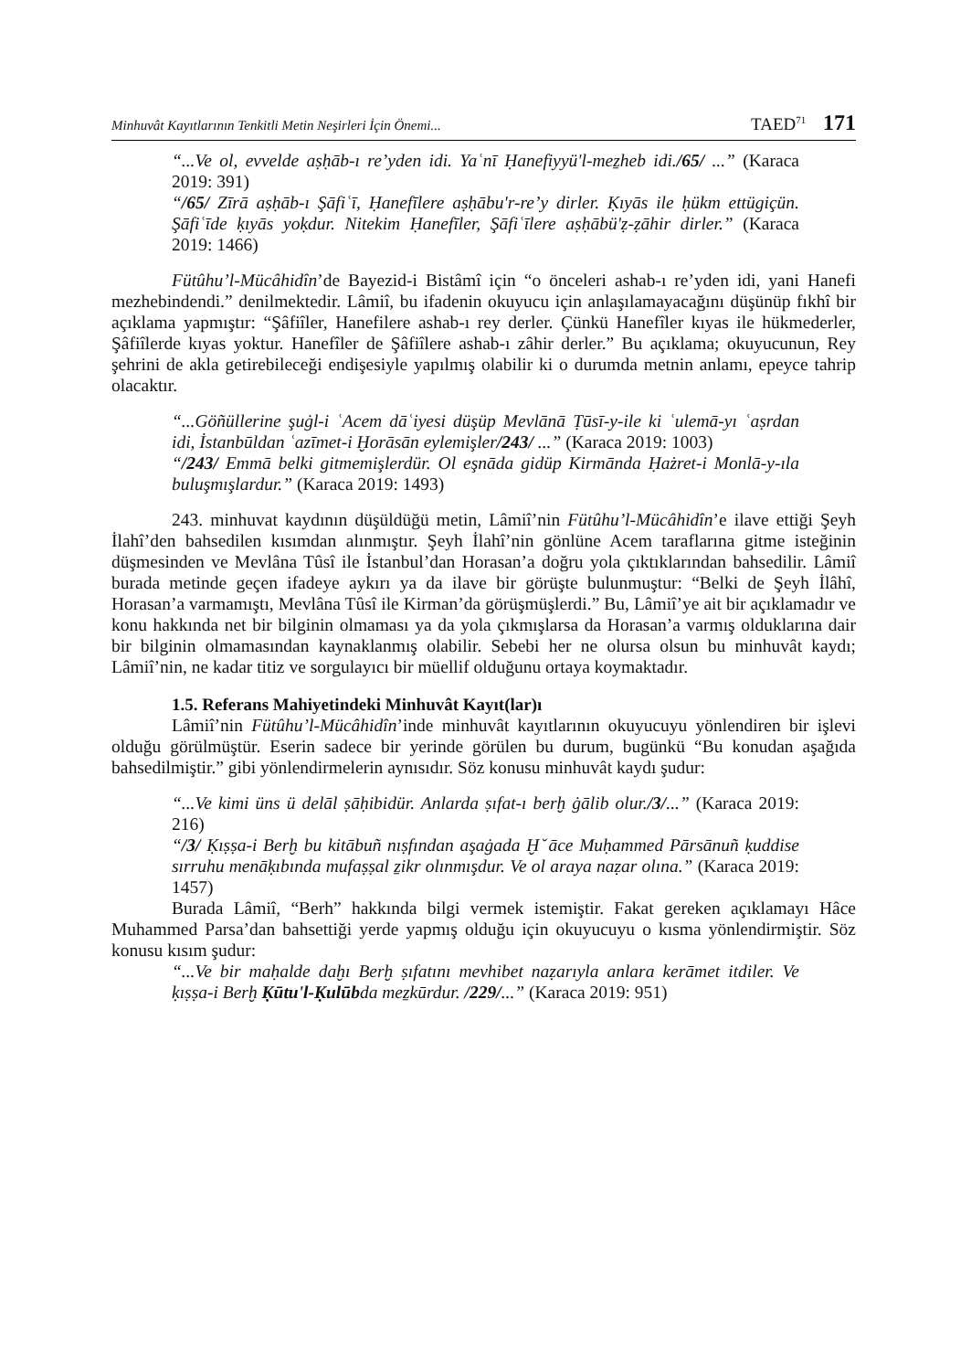Minhuvât Kayıtlarının Tenkitli Metin Neşirleri İçin Önemi... TAED<sup>71</sup> 171
“...Ve ol, evvelde aṣḥāb-ı re’yden idi. Yaʿnī Ḥanefiyyü'l-meẕheb idi./65/ ...” (Karaca 2019: 391)
“/65/ Zīrā aṣḥāb-ı Şāfiʿī, Ḥanefīlere aṣḥābu'r-re’y dirler. Ḳıyās ile ḥükm ettügiçün. Şāfiʿīde ḳıyās yoḳdur. Nitekim Ḥanefīler, Şāfiʿīlere aṣḥābü'ẓ-ẓāhir dirler.” (Karaca 2019: 1466)
Fütûhu’l-Mücâhidîn’de Bayezid-i Bistâmî için “o önceleri ashab-ı re’yden idi, yani Hanefi mezhebindendi.” denilmektedir. Lâmiî, bu ifadenin okuyucu için anlaşılamayacağını düşünüp fıkhî bir açıklama yapmıştır: “Şâfiîler, Hanefilere ashab-ı rey derler. Çünkü Hanefîler kıyas ile hükmederler, Şâfiîlerde kıyas yoktur. Hanefîler de Şâfiîlere ashab-ı zâhir derler.” Bu açıklama; okuyucunun, Rey şehrini de akla getirebileceği endişesiyle yapılmış olabilir ki o durumda metnin anlamı, epeyce tahrip olacaktır.
“...Göñüllerine şuġl-i ʿAcem dāʿiyesi düşüp Mevlānā Ṭūsī-y-ile ki ʿulemā-yı ʿaṣrdan idi, İstanbūldan ʿazīmet-i Ḫorāsān eylemişler/243/ ...” (Karaca 2019: 1003)
“/243/ Emmā belki gitmemişlerdür. Ol eşnāda gidüp Kirmānda Ḥażret-i Monlā-y-ıla buluşmışlardur.” (Karaca 2019: 1493)
243. minhuvat kaydının düşüldüğü metin, Lâmiî’nin Fütûhu’l-Mücâhidîn’e ilave ettiği Şeyh İlahî’den bahsedilen kısımdan alınmıştır. Şeyh İlahî’nin gönlüne Acem taraflarına gitme isteğinin düşmesinden ve Mevlâna Tûsî ile İstanbul’dan Horasan’a doğru yola çıktıklarından bahsedilir. Lâmiî burada metinde geçen ifadeye aykırı ya da ilave bir görüşte bulunmuştur: “Belki de Şeyh İlâhî, Horasan’a varmamıştı, Mevlâna Tûsî ile Kirman’da görüşmüşlerdi.” Bu, Lâmiî’ye ait bir açıklamadır ve konu hakkında net bir bilginin olmaması ya da yola çıkmışlarsa da Horasan’a varmış olduklarına dair bir bilginin olmamasından kaynaklanmış olabilir. Sebebi her ne olursa olsun bu minhuvât kaydı; Lâmiî’nin, ne kadar titiz ve sorgulayıcı bir müellif olduğunu ortaya koymaktadır.
1.5. Referans Mahiyetindeki Minhuvât Kayıt(lar)ı
Lâmiî’nin Fütûhu’l-Mücâhidîn’inde minhuvât kayıtlarının okuyucuyu yönlendiren bir işlevi olduğu görülmüştür. Eserin sadece bir yerinde görülen bu durum, bugünkü “Bu konudan aşağıda bahsedilmiştir.” gibi yönlendirmelerin aynısıdır. Söz konusu minhuvât kaydı şudur:
“...Ve kimi üns ü delāl ṣāḥibidür. Anlarda ṣıfat-ı berḫ ġālib olur./3/...” (Karaca 2019: 216)
“/3/ Ḳıṣṣa-i Berḫ bu kitābuñ nıṣfından aşaġada Ḫˇāce Muḥammed Pārsānuñ ḳuddise sırruhu menāḳıbında mufaṣṣal ẕikr olınmışdur. Ve ol araya naẓar olına.” (Karaca 2019: 1457)
Burada Lâmiî, “Berh” hakkında bilgi vermek istemiştir. Fakat gereken açıklamayı Hâce Muhammed Parsa’dan bahsettiği yerde yapmış olduğu için okuyucuyu o kısma yönlendirmiştir. Söz konusu kısım şudur:
“...Ve bir maḥalde daḫı Berḫ ṣıfatını mevhibet naẓarıyla anlara kerāmet itdiler. Ve ḳıṣṣa-i Berḫ Ḳūtu'l-Ḳulūbda meẕkūrdur. /229/...” (Karaca 2019: 951)